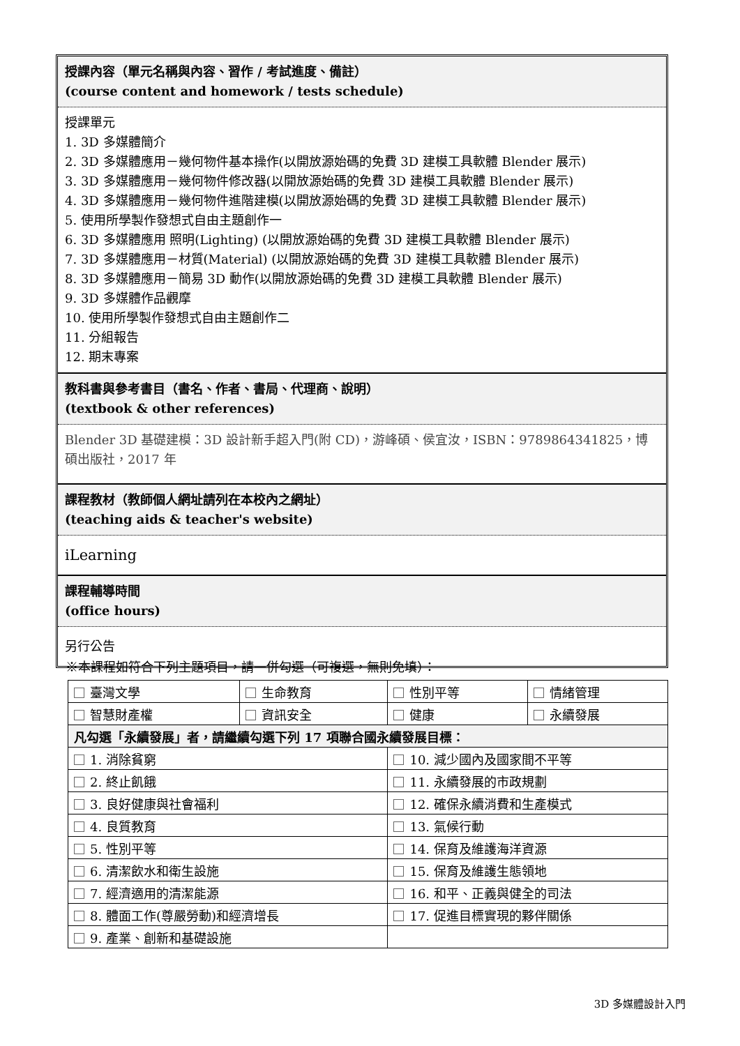授課內容（單元名稱與內容、習作 / 考試進度、備註）
(course content and homework / tests schedule)
授課單元
1. 3D 多媒體簡介
2. 3D 多媒體應用－幾何物件基本操作(以開放源始碼的免費 3D 建模工具軟體 Blender 展示)
3. 3D 多媒體應用－幾何物件修改器(以開放源始碼的免費 3D 建模工具軟體 Blender 展示)
4. 3D 多媒體應用－幾何物件進階建模(以開放源始碼的免費 3D 建模工具軟體 Blender 展示)
5. 使用所學製作發想式自由主題創作一
6. 3D 多媒體應用 照明(Lighting) (以開放源始碼的免費 3D 建模工具軟體 Blender 展示)
7. 3D 多媒體應用－材質(Material) (以開放源始碼的免費 3D 建模工具軟體 Blender 展示)
8. 3D 多媒體應用－簡易 3D 動作(以開放源始碼的免費 3D 建模工具軟體 Blender 展示)
9. 3D 多媒體作品觀摩
10. 使用所學製作發想式自由主題創作二
11. 分組報告
12. 期末專案
教科書與參考書目（書名、作者、書局、代理商、說明）
(textbook & other references)
Blender 3D 基礎建模：3D 設計新手超入門(附 CD)，游峰碩、侯宜汝，ISBN：9789864341825，博碩出版社，2017 年
課程教材（教師個人網址請列在本校內之網址）
(teaching aids & teacher's website)
iLearning
課程輔導時間
(office hours)
另行公告
※本課程如符合下列主題項目，請一併勾選（可複選，無則免填）：
| 臺灣文學 | 生命教育 | 性別平等 | 情緒管理 |
| 智慧財產權 | 資訊安全 | 健康 | 永續發展 |
| 凡勾選「永續發展」者，請繼續勾選下列 17 項聯合國永續發展目標： | | | |
| 1. 消除貧窮 | | 10. 減少國內及國家間不平等 | |
| 2. 終止飢餓 | | 11. 永續發展的市政規劃 | |
| 3. 良好健康與社會福利 | | 12. 確保永續消費和生產模式 | |
| 4. 良質教育 | | 13. 氣候行動 | |
| 5. 性別平等 | | 14. 保育及維護海洋資源 | |
| 6. 清潔飲水和衛生設施 | | 15. 保育及維護生態領地 | |
| 7. 經濟適用的清潔能源 | | 16. 和平、正義與健全的司法 | |
| 8. 體面工作(尊嚴勞動)和經濟增長 | | 17. 促進目標實現的夥伴關係 | |
| 9. 產業、創新和基礎設施 | | | |
3D 多媒體設計入門